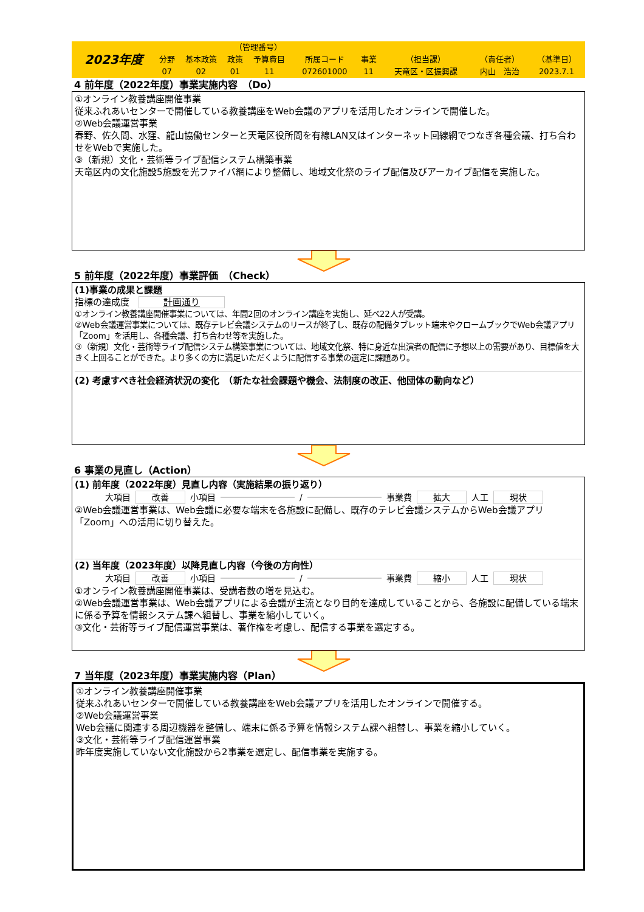| 2023年度 | | | （管理番号） | | | | | | | |
| | 分野 | 基本政策 | 政策 | 予算費目 | 所属コード | 事業 | （担当課） | （責任者） | （基準日） | |
| | 07 | 02 | 01 | 11 | 072601000 | 11 | 天竜区・区振興課 | 内山 浩治 | 2023.7.1 | |
4 前年度（2022年度）事業実施内容　（Do）
①オンライン教養講座開催事業
従来ふれあいセンターで開催している教養講座をWeb会議のアプリを活用したオンラインで開催した。
②Web会議運営事業
春野、佐久間、水窪、龍山協働センターと天竜区役所間を有線LAN又はインターネット回線網でつなぎ各種会議、打ち合わせをWebで実施した。
③（新規）文化・芸術等ライブ配信システム構築事業
天竜区内の文化施設5施設を光ファイバ網により整備し、地域文化祭のライブ配信及びアーカイブ配信を実施した。
5 前年度（2022年度）事業評価　（Check）
(1)事業の成果と課題
指標の達成度　計画通り
①オンライン教養講座開催事業については、年間2回のオンライン講座を実施し、延べ22人が受講。
②Web会議運営事業については、既存テレビ会議システムのリースが終了し、既存の配備タブレット端末やクロームブックでWeb会議アプリ「Zoom」を活用し、各種会議、打ち合わせ等を実施した。
③（新規）文化・芸術等ライブ配信システム構築事業については、地域文化祭、特に身近な出演者の配信に予想以上の需要があり、目標値を大きく上回ることができた。より多くの方に満足いただくように配信する事業の選定に課題あり。
(2) 考慮すべき社会経済状況の変化　（新たな社会課題や機会、法制度の改正、他団体の動向など）
6 事業の見直し（Action）
(1) 前年度（2022年度）見直し内容（実施結果の振り返り）
大項目 改善 小項目 / 事業費 拡大 人工 現状
②Web会議運営事業は、Web会議に必要な端末を各施設に配備し、既存のテレビ会議システムからWeb会議アプリ「Zoom」への活用に切り替えた。
(2) 当年度（2023年度）以降見直し内容（今後の方向性）
大項目 改善 小項目 / 事業費 縮小 人工 現状
①オンライン教養講座開催事業は、受講者数の増を見込む。
②Web会議運営事業は、Web会議アプリによる会議が主流となり目的を達成していることから、各施設に配備している端末に係る予算を情報システム課へ組替し、事業を縮小していく。
③文化・芸術等ライブ配信運営事業は、著作権を考慮し、配信する事業を選定する。
7 当年度（2023年度）事業実施内容（Plan）
①オンライン教養講座開催事業
従来ふれあいセンターで開催している教養講座をWeb会議アプリを活用したオンラインで開催する。
②Web会議運営事業
Web会議に関連する周辺機器を整備し、端末に係る予算を情報システム課へ組替し、事業を縮小していく。
③文化・芸術等ライブ配信運営事業
昨年度実施していない文化施設から2事業を選定し、配信事業を実施する。